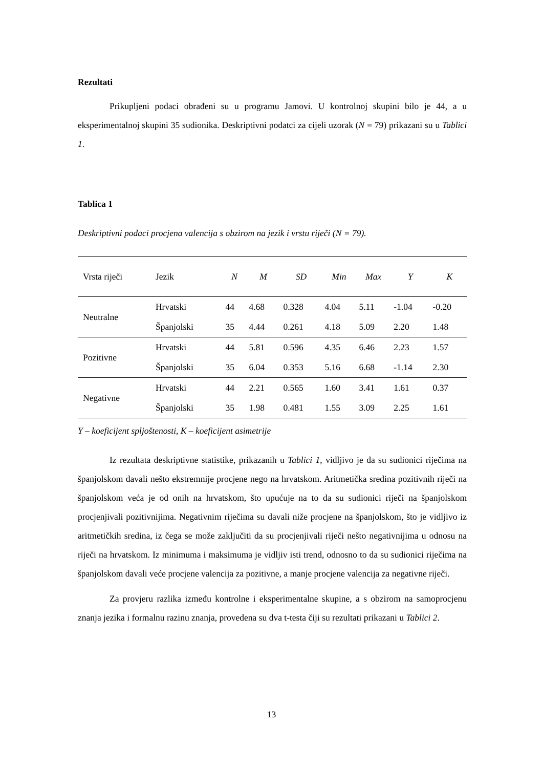Rezultati
Prikupljeni podaci obrađeni su u programu Jamovi. U kontrolnoj skupini bilo je 44, a u eksperimentalnoj skupini 35 sudionika. Deskriptivni podatci za cijeli uzorak (N = 79) prikazani su u Tablici 1.
Tablica 1
Deskriptivni podaci procjena valencija s obzirom na jezik i vrstu riječi (N = 79).
| Vrsta riječi | Jezik | N | M | SD | Min | Max | Y | K |
| --- | --- | --- | --- | --- | --- | --- | --- | --- |
| Neutralne | Hrvatski | 44 | 4.68 | 0.328 | 4.04 | 5.11 | -1.04 | -0.20 |
| | Španjolski | 35 | 4.44 | 0.261 | 4.18 | 5.09 | 2.20 | 1.48 |
| Pozitivne | Hrvatski | 44 | 5.81 | 0.596 | 4.35 | 6.46 | 2.23 | 1.57 |
| | Španjolski | 35 | 6.04 | 0.353 | 5.16 | 6.68 | -1.14 | 2.30 |
| Negativne | Hrvatski | 44 | 2.21 | 0.565 | 1.60 | 3.41 | 1.61 | 0.37 |
| | Španjolski | 35 | 1.98 | 0.481 | 1.55 | 3.09 | 2.25 | 1.61 |
Y – koeficijent spljoštenosti, K – koeficijent asimetrije
Iz rezultata deskriptivne statistike, prikazanih u Tablici 1, vidljivo je da su sudionici riječima na španjolskom davali nešto ekstremnije procjene nego na hrvatskom. Aritmetička sredina pozitivnih riječi na španjolskom veća je od onih na hrvatskom, što upućuje na to da su sudionici riječi na španjolskom procjenjivali pozitivnijima. Negativnim riječima su davali niže procjene na španjolskom, što je vidljivo iz aritmetičkih sredina, iz čega se može zaključiti da su procjenjivali riječi nešto negativnijima u odnosu na riječi na hrvatskom. Iz minimuma i maksimuma je vidljiv isti trend, odnosno to da su sudionici riječima na španjolskom davali veće procjene valencija za pozitivne, a manje procjene valencija za negativne riječi.
Za provjeru razlika između kontrolne i eksperimentalne skupine, a s obzirom na samoprocjenu znanja jezika i formalnu razinu znanja, provedena su dva t-testa čiji su rezultati prikazani u Tablici 2.
13